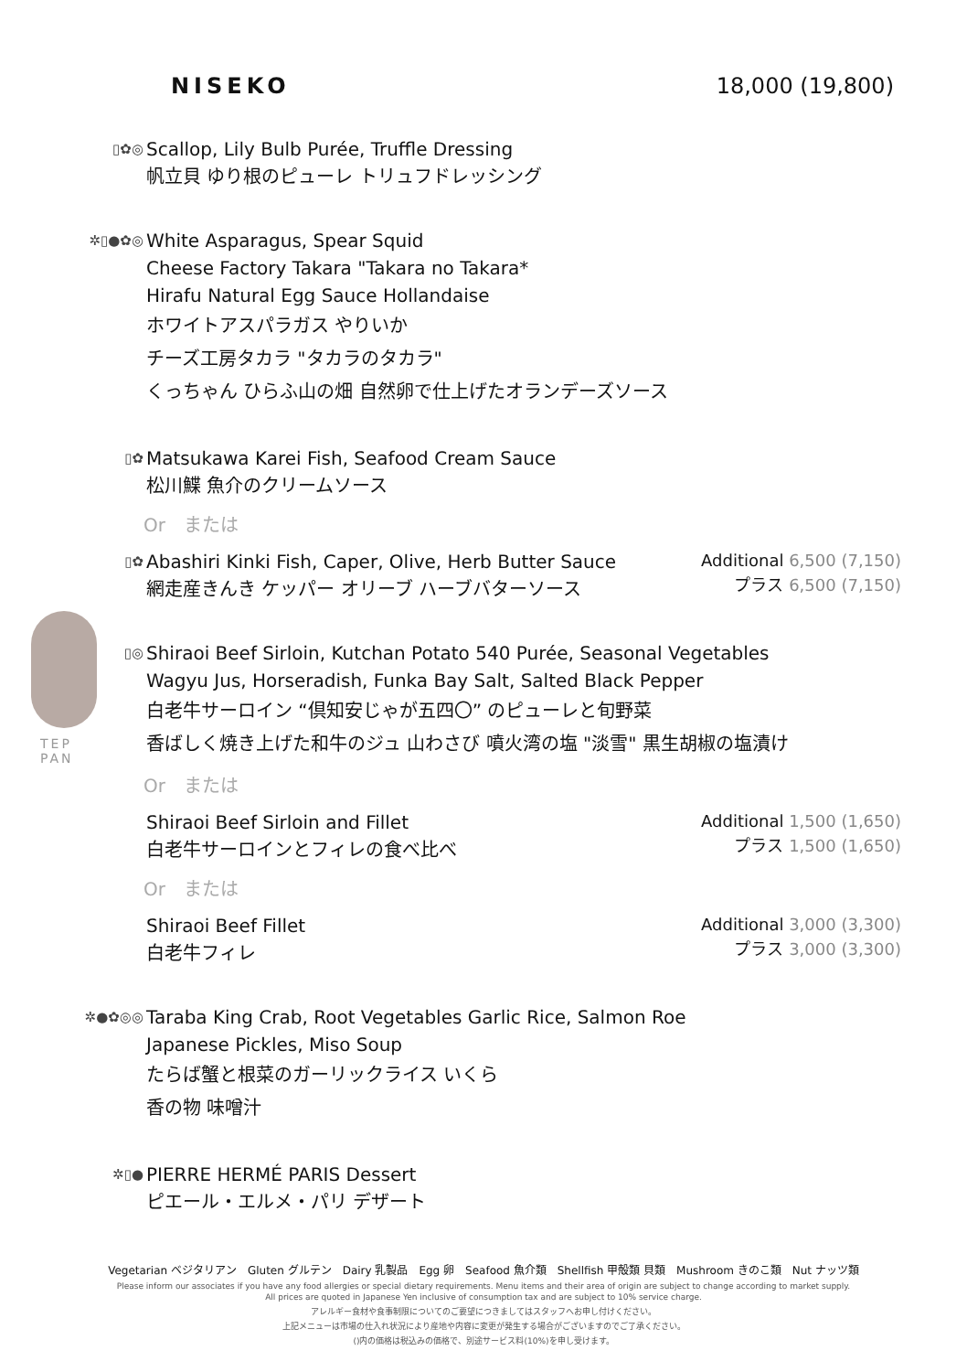TEP
PAN
NISEKO 18,000 (19,800)
▯✿◎
Scallop, Lily Bulb Purée, Truffle Dressing
帆立貝 ゆり根のピューレ トリュフドレッシング
✲▯●✿◎
White Asparagus, Spear Squid
Cheese Factory Takara "Takara no Takara*
Hirafu Natural Egg Sauce Hollandaise
ホワイトアスパラガス やりいか
チーズ工房タカラ "タカラのタカラ"
くっちゃん ひらふ山の畑 自然卵で仕上げたオランデーズソース
▯✿
Matsukawa Karei Fish, Seafood Cream Sauce
松川鰈 魚介のクリームソース
Or　または
▯✿
Abashiri Kinki Fish, Caper, Olive, Herb Butter Sauce
網走産きんき ケッパー オリーブ ハーブバターソース
Additional 6,500 (7,150)
プラス 6,500 (7,150)
▯◎
Shiraoi Beef Sirloin, Kutchan Potato 540 Purée, Seasonal Vegetables
Wagyu Jus, Horseradish, Funka Bay Salt, Salted Black Pepper
白老牛サーロイン “倶知安じゃが五四〇” のピューレと旬野菜
香ばしく焼き上げた和牛のジュ 山わさび 噴火湾の塩 "淡雪" 黒生胡椒の塩漬け
Or　または
Shiraoi Beef Sirloin and Fillet
白老牛サーロインとフィレの食べ比べ
Additional 1,500 (1,650)
プラス 1,500 (1,650)
Or　または
Shiraoi Beef Fillet
白老牛フィレ
Additional 3,000 (3,300)
プラス 3,000 (3,300)
✲●✿◎◎
Taraba King Crab, Root Vegetables Garlic Rice, Salmon Roe
Japanese Pickles, Miso Soup
たらば蟹と根菜のガーリックライス いくら
香の物 味噌汁
✲▯●
PIERRE HERMÉ PARIS Dessert
ピエール・エルメ・パリ デザート
Vegetarian ベジタリアン　Gluten グルテン　Dairy 乳製品　Egg 卵　Seafood 魚介類　Shellfish 甲殻類 貝類　Mushroom きのこ類　Nut ナッツ類
Please inform our associates if you have any food allergies or special dietary requirements. Menu items and their area of origin are subject to change according to market supply.
All prices are quoted in Japanese Yen inclusive of consumption tax and are subject to 10% service charge.
アレルギー食材や食事制限についてのご要望につきましてはスタッフへお申し付けください。
上記メニューは市場の仕入れ状況により産地や内容に変更が発生する場合がございますのでご了承ください。
()内の価格は税込みの価格で、別途サービス料(10%)を申し受けます。